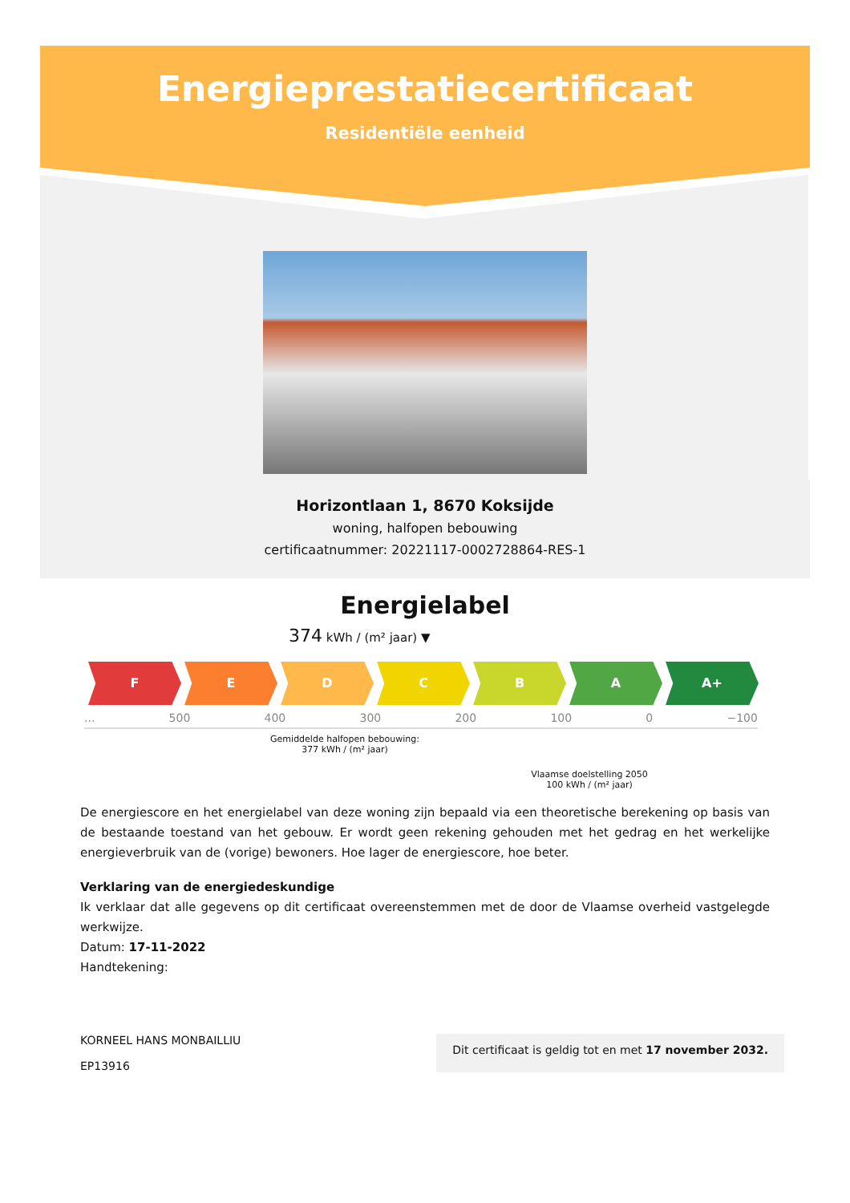Energieprestatiecertificaat
Residentiële eenheid
Horizontlaan 1, 8670 Koksijde
woning, halfopen bebouwing
certificaatnummer: 20221117-0002728864-RES-1
Energielabel
374 kWh / (m² jaar) ▼
F E D C B A A+
... 500 400 300 200 100 0 −100
Gemiddelde halfopen bebouwing:
377 kWh / (m² jaar)
Vlaamse doelstelling 2050
100 kWh / (m² jaar)
De energiescore en het energielabel van deze woning zijn bepaald via een theoretische berekening op basis van de bestaande toestand van het gebouw. Er wordt geen rekening gehouden met het gedrag en het werkelijke energieverbruik van de (vorige) bewoners. Hoe lager de energiescore, hoe beter.
Verklaring van de energiedeskundige
Ik verklaar dat alle gegevens op dit certificaat overeenstemmen met de door de Vlaamse overheid vastgelegde werkwijze.
Datum: 17-11-2022
Handtekening:
KORNEEL HANS MONBAILLIU
EP13916
Dit certificaat is geldig tot en met 17 november 2032.